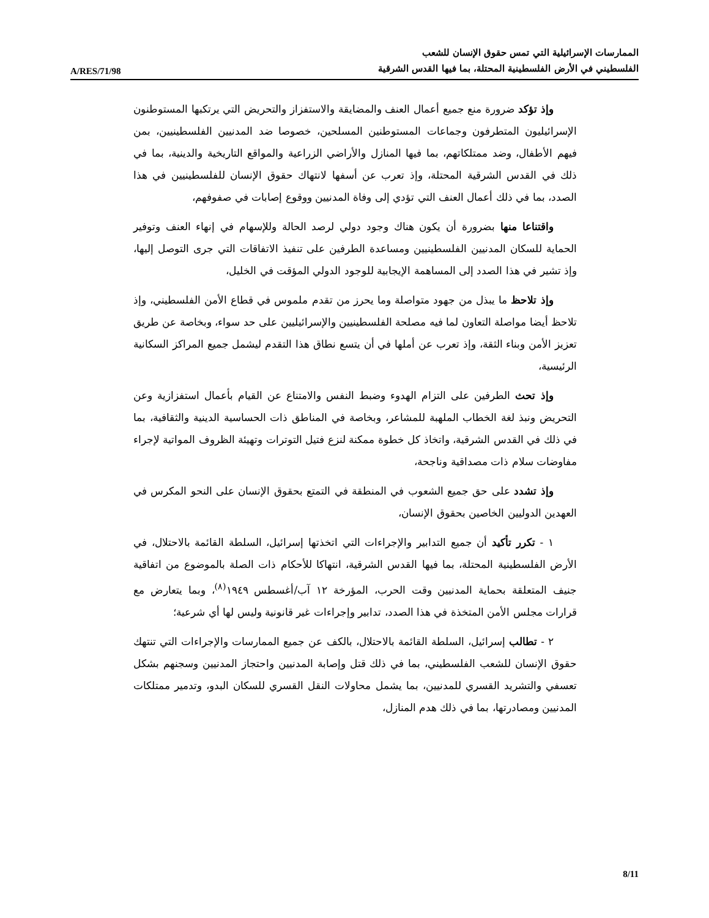A/RES/71/98
الممارسات الإسرائيلية التي تمس حقوق الإنسان للشعب
الفلسطيني في الأرض الفلسطينية المحتلة، بما فيها القدس الشرقية
وإذ تؤكد ضرورة منع جميع أعمال العنف والمضايقة والاستفزاز والتحريض التي يرتكبها المستوطنون الإسرائيليون المتطرفون وجماعات المستوطنين المسلحين، خصوصا ضد المدنيين الفلسطينيين، بمن فيهم الأطفال، وضد ممتلكاتهم، بما فيها المنازل والأراضي الزراعية والمواقع التاريخية والدينية، بما في ذلك في القدس الشرقية المحتلة، وإذ تعرب عن أسفها لانتهاك حقوق الإنسان للفلسطينيين في هذا الصدد، بما في ذلك أعمال العنف التي تؤدي إلى وفاة المدنيين ووقوع إصابات في صفوفهم،
واقتناعا منها بضرورة أن يكون هناك وجود دولي لرصد الحالة وللإسهام في إنهاء العنف وتوفير الحماية للسكان المدنيين الفلسطينيين ومساعدة الطرفين على تنفيذ الاتفاقات التي جرى التوصل إليها، وإذ تشير في هذا الصدد إلى المساهمة الإيجابية للوجود الدولي المؤقت في الخليل،
وإذ تلاحظ ما يبذل من جهود متواصلة وما يحرز من تقدم ملموس في قطاع الأمن الفلسطيني، وإذ تلاحظ أيضا مواصلة التعاون لما فيه مصلحة الفلسطينيين والإسرائيليين على حد سواء، وبخاصة عن طريق تعزيز الأمن وبناء الثقة، وإذ تعرب عن أملها في أن يتسع نطاق هذا التقدم ليشمل جميع المراكز السكانية الرئيسية،
وإذ تحث الطرفين على التزام الهدوء وضبط النفس والامتناع عن القيام بأعمال استفزازية وعن التحريض ونبذ لغة الخطاب الملهبة للمشاعر، وبخاصة في المناطق ذات الحساسية الدينية والثقافية، بما في ذلك في القدس الشرقية، واتخاذ كل خطوة ممكنة لنزع فتيل التوترات وتهيئة الظروف المواتية لإجراء مفاوضات سلام ذات مصداقية وناجحة،
وإذ تشدد على حق جميع الشعوب في المنطقة في التمتع بحقوق الإنسان على النحو المكرس في العهدين الدوليين الخاصين بحقوق الإنسان،
١ - تكرر تأكيد أن جميع التدابير والإجراءات التي اتخذتها إسرائيل، السلطة القائمة بالاحتلال، في الأرض الفلسطينية المحتلة، بما فيها القدس الشرقية، انتهاكا للأحكام ذات الصلة بالموضوع من اتفاقية جنيف المتعلقة بحماية المدنيين وقت الحرب، المؤرخة ١٢ آب/أغسطس ١٩٤٩<sup>(٨)</sup>، وبما يتعارض مع قرارات مجلس الأمن المتخذة في هذا الصدد، تدابير وإجراءات غير قانونية وليس لها أي شرعية؛
٢ - تطالب إسرائيل، السلطة القائمة بالاحتلال، بالكف عن جميع الممارسات والإجراءات التي تنتهك حقوق الإنسان للشعب الفلسطيني، بما في ذلك قتل وإصابة المدنيين واحتجاز المدنيين وسجنهم بشكل تعسفي والتشريد القسري للمدنيين، بما يشمل محاولات النقل القسري للسكان البدو، وتدمير ممتلكات المدنيين ومصادرتها، بما في ذلك هدم المنازل،
8/11